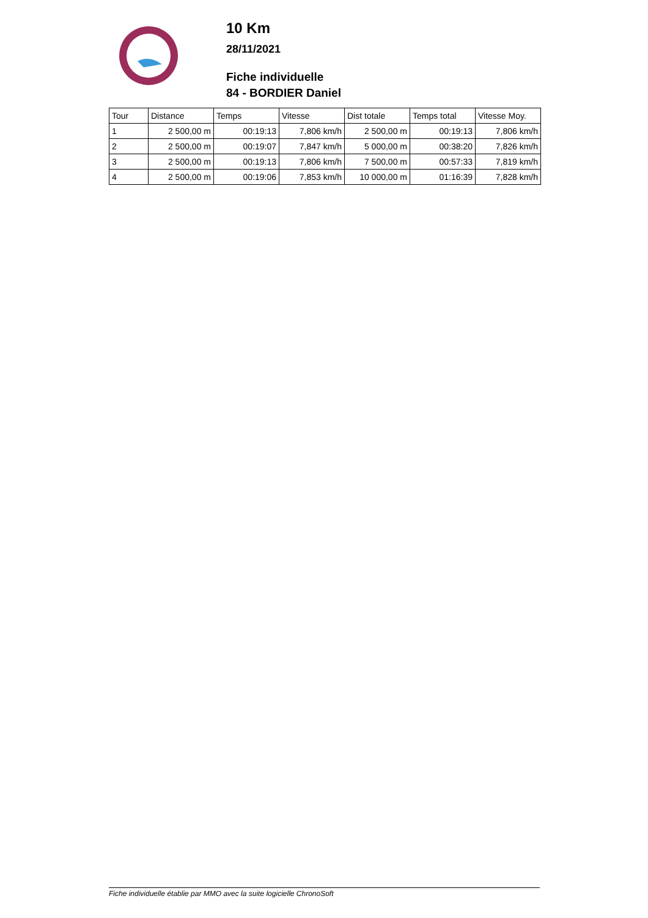10 Km
28/11/2021
Fiche individuelle
84 - BORDIER Daniel
| Tour | Distance | Temps | Vitesse | Dist totale | Temps total | Vitesse Moy. |
| --- | --- | --- | --- | --- | --- | --- |
| 1 | 2 500,00 m | 00:19:13 | 7,806 km/h | 2 500,00 m | 00:19:13 | 7,806 km/h |
| 2 | 2 500,00 m | 00:19:07 | 7,847 km/h | 5 000,00 m | 00:38:20 | 7,826 km/h |
| 3 | 2 500,00 m | 00:19:13 | 7,806 km/h | 7 500,00 m | 00:57:33 | 7,819 km/h |
| 4 | 2 500,00 m | 00:19:06 | 7,853 km/h | 10 000,00 m | 01:16:39 | 7,828 km/h |
Fiche individuelle établie par MMO avec la suite logicielle ChronoSoft